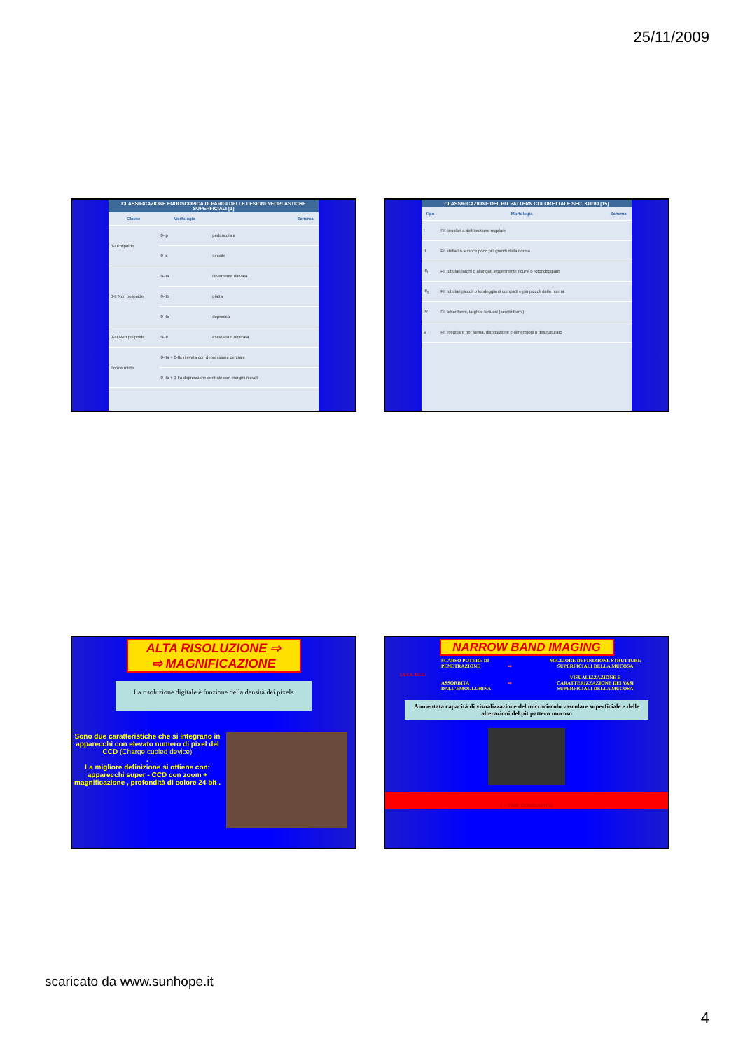25/11/2009
CLASSIFICAZIONE ENDOSCOPICA DI PARIGI DELLE LESIONI NEOPLASTICHE SUPERFICIALI [1]
| Classe | Morfologia | | Schema |
| --- | --- | --- | --- |
| 0-I Polipoide | 0-Ip | peduncolata | |
| | 0-Is | sessile | |
| 0-II Non polipoide | 0-IIa | lievemente rilevata | |
| | 0-IIb | piatta | |
| | 0-IIc | depressa | |
| 0-III Non polipoide | 0-III | escavata o ulcerata | |
| Forme miste | 0-IIa + 0-IIc rilevata con depressione centrale | | |
| | 0-IIc + 0-IIa depressione centrale con margini rilevati | | |
CLASSIFICAZIONE DEL PIT PATTERN COLORETTALE SEC. KUDO [15]
| Tipo | Morfologia | Schema |
| --- | --- | --- |
| I | Pit circolari a distribuzione regolare | |
| II | Pit stellati o a croce poco più grandi della norma | |
| III<sub>L</sub> | Pit tubulari larghi o allungati leggermente ricurvi o rotondeggianti | |
| III<sub>s</sub> | Pit tubulari piccoli o tondeggianti compatti e più piccoli della norma | |
| IV | Pit arboriformi, larghi e tortuosi (cerebriformi) | |
| V | Pit irregolare per forma, disposizione e dimensioni o destrutturato | |
ALTA RISOLUZIONE ⇨
⇨ MAGNIFICAZIONE
La risoluzione digitale è funzione della densità dei pixels
Sono due caratteristiche che si integrano in apparecchi con elevato numero di pixel del CCD (Charge cupled device)
.
La migliore definizione si ottiene con:
apparecchi super - CCD con zoom + magnificazione , profondità di colore 24 bit .
NARROW BAND IMAGING
LUCE BLU:
SCARSO POTERE DI PENETRAZIONE
ASSORBITA DALL'EMOGLOBINA
⇨
⇨
MIGLIORE DEFINIZIONE STRUTTURE SUPERFICIALI DELLA MUCOSA
VISUALIZZAZIONE E CARATTERIZZAZIONE DEI VASI SUPERFICIALI DELLA MUCOSA
Aumentata capacità di visualizzazione del microcircolo vascolare superficiale e delle alterazioni del pit pattern mucoso
( < TIME CONSUMING)
scaricato da www.sunhope.it
4